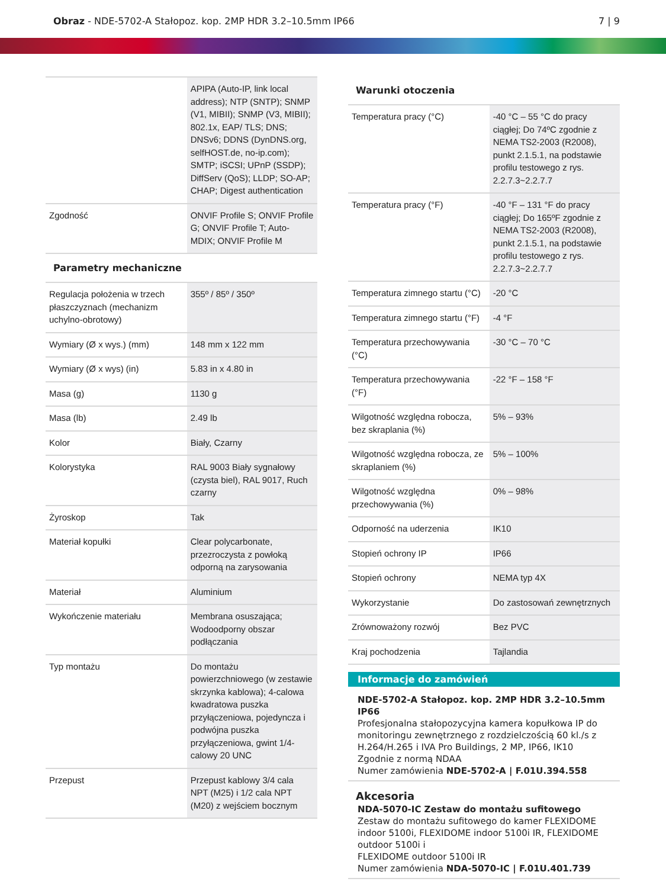Obraz - NDE-5702-A Stałopoz. kop. 2MP HDR 3.2–10.5mm IP66
7 | 9
| | APIPA (Auto-IP, link local address); NTP (SNTP); SNMP (V1, MIBII); SNMP (V3, MIBII); 802.1x, EAP/ TLS; DNS; DNSv6; DDNS (DynDNS.org, selfHOST.de, no-ip.com); SMTP; iSCSI; UPnP (SSDP); DiffServ (QoS); LLDP; SO-AP; CHAP; Digest authentication |
| Zgodność | ONVIF Profile S; ONVIF Profile G; ONVIF Profile T; Auto-MDIX; ONVIF Profile M |
Parametry mechaniczne
| Regulacja położenia w trzech płaszczyznach (mechanizm uchylno-obrotowy) | 355º / 85º / 350º |
| Wymiary (Ø x wys.) (mm) | 148 mm x 122 mm |
| Wymiary (Ø x wys) (in) | 5.83 in x 4.80 in |
| Masa (g) | 1130 g |
| Masa (lb) | 2.49 lb |
| Kolor | Biały, Czarny |
| Kolorystyka | RAL 9003 Biały sygnałowy (czysta biel), RAL 9017, Ruch czarny |
| Żyroskop | Tak |
| Materiał kopułki | Clear polycarbonate, przezroczysta z powłoką odporną na zarysowania |
| Materiał | Aluminium |
| Wykończenie materiału | Membrana osuszająca; Wodoodporny obszar podłączania |
| Typ montażu | Do montażu powierzchniowego (w zestawie skrzynka kablowa); 4-calowa kwadratowa puszka przyłączeniowa, pojedyncza i podwójna puszka przyłączeniowa, gwint 1/4-calowy 20 UNC |
| Przepust | Przepust kablowy 3/4 cala NPT (M25) i 1/2 cala NPT (M20) z wejściem bocznym |
Warunki otoczenia
| Temperatura pracy (°C) | -40 °C – 55 °C do pracy ciągłej; Do 74ºC zgodnie z NEMA TS2-2003 (R2008), punkt 2.1.5.1, na podstawie profilu testowego z rys. 2.2.7.3~2.2.7.7 |
| Temperatura pracy (°F) | -40 °F – 131 °F do pracy ciągłej; Do 165ºF zgodnie z NEMA TS2-2003 (R2008), punkt 2.1.5.1, na podstawie profilu testowego z rys. 2.2.7.3~2.2.7.7 |
| Temperatura zimnego startu (°C) | -20 °C |
| Temperatura zimnego startu (°F) | -4 °F |
| Temperatura przechowywania (°C) | -30 °C – 70 °C |
| Temperatura przechowywania (°F) | -22 °F – 158 °F |
| Wilgotność względna robocza, bez skraplania (%) | 5% – 93% |
| Wilgotność względna robocza, ze skraplaniem (%) | 5% – 100% |
| Wilgotność względna przechowywania (%) | 0% – 98% |
| Odporność na uderzenia | IK10 |
| Stopień ochrony IP | IP66 |
| Stopień ochrony | NEMA typ 4X |
| Wykorzystanie | Do zastosowań zewnętrznych |
| Zrównoważony rozwój | Bez PVC |
| Kraj pochodzenia | Tajlandia |
Informacje do zamówień
NDE-5702-A Stałopoz. kop. 2MP HDR 3.2–10.5mm IP66
Profesjonalna stałopozycyjna kamera kopułkowa IP do monitoringu zewnętrznego z rozdzielczością 60 kl./s z H.264/H.265 i IVA Pro Buildings, 2 MP, IP66, IK10
Zgodnie z normą NDAA
Numer zamówienia NDE-5702-A | F.01U.394.558
Akcesoria
NDA-5070-IC Zestaw do montażu sufitowego
Zestaw do montażu sufitowego do kamer FLEXIDOME indoor 5100i, FLEXIDOME indoor 5100i IR, FLEXIDOME outdoor 5100i i
FLEXIDOME outdoor 5100i IR
Numer zamówienia NDA-5070-IC | F.01U.401.739